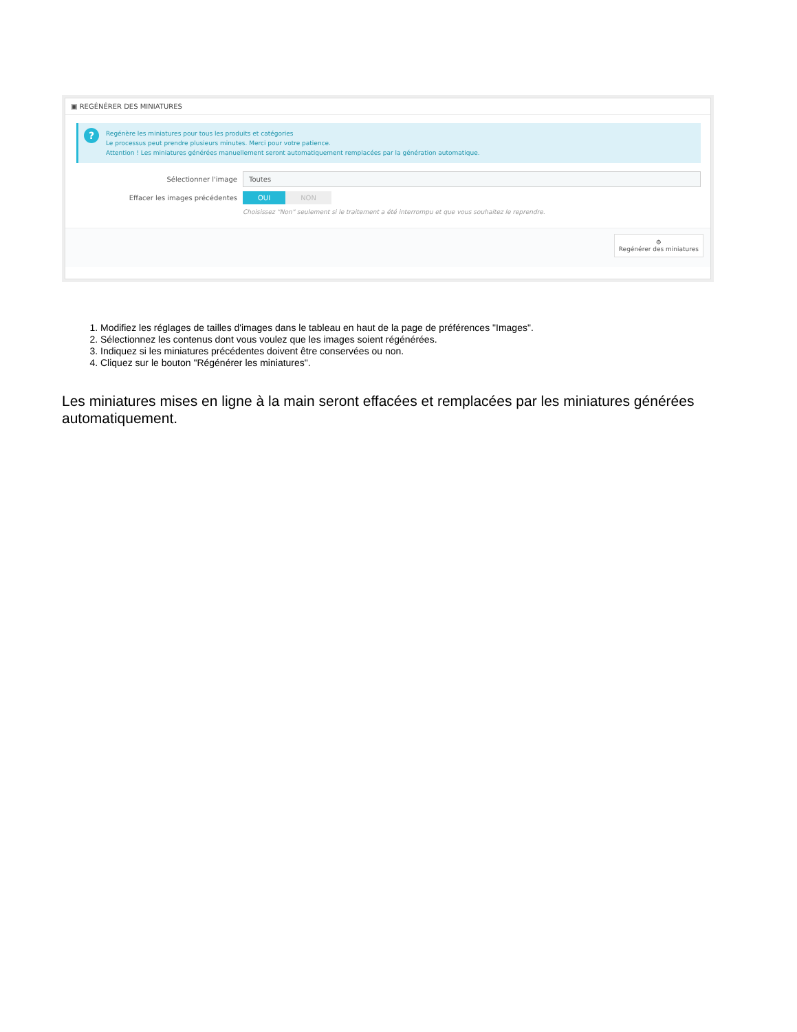▣ REGÉNÉRER DES MINIATURES
? Regénère les miniatures pour tous les produits et catégories
Le processus peut prendre plusieurs minutes. Merci pour votre patience.
Attention ! Les miniatures générées manuellement seront automatiquement remplacées par la génération automatique.
Sélectionner l'image Toutes
Effacer les images précédentes OUI NON
Choisissez "Non" seulement si le traitement a été interrompu et que vous souhaitez le reprendre.
⚙
Regénérer des miniatures
1. Modifiez les réglages de tailles d'images dans le tableau en haut de la page de préférences "Images".
2. Sélectionnez les contenus dont vous voulez que les images soient régénérées.
3. Indiquez si les miniatures précédentes doivent être conservées ou non.
4. Cliquez sur le bouton "Régénérer les miniatures".
Les miniatures mises en ligne à la main seront effacées et remplacées par les miniatures générées automatiquement.